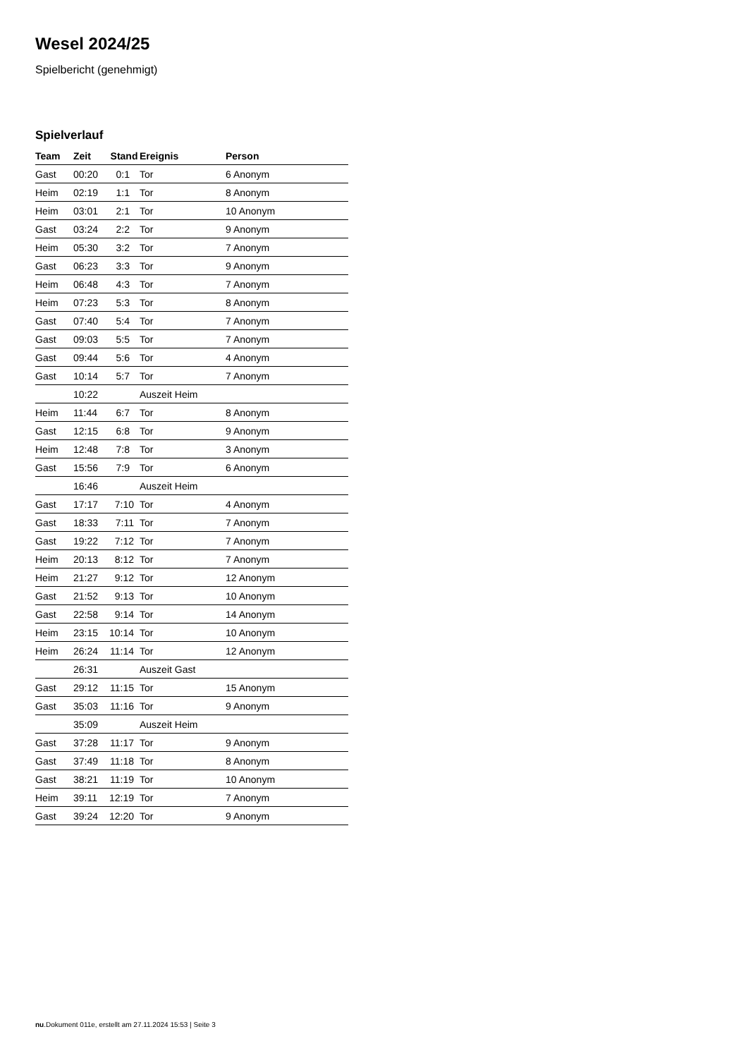Wesel 2024/25
Spielbericht (genehmigt)
Spielverlauf
| Team | Zeit | Stand | Ereignis | Person |
| --- | --- | --- | --- | --- |
| Gast | 00:20 | 0:1 | Tor | 6 Anonym |
| Heim | 02:19 | 1:1 | Tor | 8 Anonym |
| Heim | 03:01 | 2:1 | Tor | 10 Anonym |
| Gast | 03:24 | 2:2 | Tor | 9 Anonym |
| Heim | 05:30 | 3:2 | Tor | 7 Anonym |
| Gast | 06:23 | 3:3 | Tor | 9 Anonym |
| Heim | 06:48 | 4:3 | Tor | 7 Anonym |
| Heim | 07:23 | 5:3 | Tor | 8 Anonym |
| Gast | 07:40 | 5:4 | Tor | 7 Anonym |
| Gast | 09:03 | 5:5 | Tor | 7 Anonym |
| Gast | 09:44 | 5:6 | Tor | 4 Anonym |
| Gast | 10:14 | 5:7 | Tor | 7 Anonym |
| | 10:22 | | Auszeit Heim | |
| Heim | 11:44 | 6:7 | Tor | 8 Anonym |
| Gast | 12:15 | 6:8 | Tor | 9 Anonym |
| Heim | 12:48 | 7:8 | Tor | 3 Anonym |
| Gast | 15:56 | 7:9 | Tor | 6 Anonym |
| | 16:46 | | Auszeit Heim | |
| Gast | 17:17 | 7:10 | Tor | 4 Anonym |
| Gast | 18:33 | 7:11 | Tor | 7 Anonym |
| Gast | 19:22 | 7:12 | Tor | 7 Anonym |
| Heim | 20:13 | 8:12 | Tor | 7 Anonym |
| Heim | 21:27 | 9:12 | Tor | 12 Anonym |
| Gast | 21:52 | 9:13 | Tor | 10 Anonym |
| Gast | 22:58 | 9:14 | Tor | 14 Anonym |
| Heim | 23:15 | 10:14 | Tor | 10 Anonym |
| Heim | 26:24 | 11:14 | Tor | 12 Anonym |
| | 26:31 | | Auszeit Gast | |
| Gast | 29:12 | 11:15 | Tor | 15 Anonym |
| Gast | 35:03 | 11:16 | Tor | 9 Anonym |
| | 35:09 | | Auszeit Heim | |
| Gast | 37:28 | 11:17 | Tor | 9 Anonym |
| Gast | 37:49 | 11:18 | Tor | 8 Anonym |
| Gast | 38:21 | 11:19 | Tor | 10 Anonym |
| Heim | 39:11 | 12:19 | Tor | 7 Anonym |
| Gast | 39:24 | 12:20 | Tor | 9 Anonym |
nu.Dokument 011e, erstellt am 27.11.2024 15:53 | Seite 3